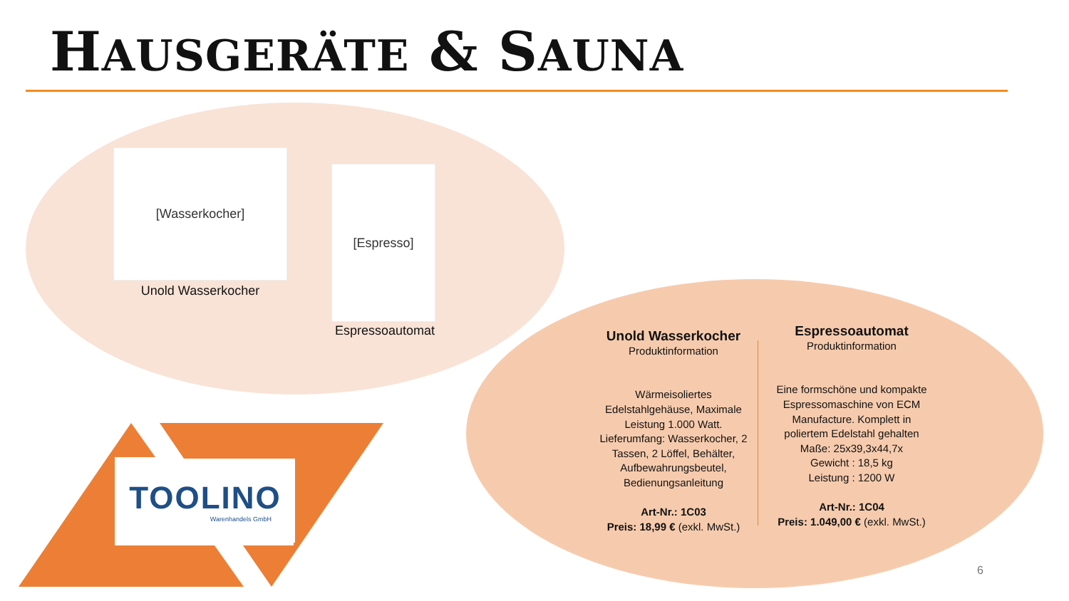HAUSGERÄTE & SAUNA
[Wasserkocher]
Unold Wasserkocher
[Espresso]
Espressoautomat
Unold Wasserkocher
Produktinformation
Wärmeisoliertes Edelstahlgehäuse, Maximale Leistung 1.000 Watt. Lieferumfang: Wasserkocher, 2 Tassen, 2 Löffel, Behälter, Aufbewahrungsbeutel, Bedienungsanleitung
Art-Nr.: 1C03
Preis: 18,99 € (exkl. MwSt.)
Espressoautomat
Produktinformation
Eine formschöne und kompakte Espressomaschine von ECM Manufacture. Komplett in poliertem Edelstahl gehalten
Maße: 25x39,3x44,7x
Gewicht : 18,5 kg
Leistung : 1200 W
Art-Nr.: 1C04
Preis: 1.049,00 € (exkl. MwSt.)
TOOLINO
Warenhandels GmbH
6